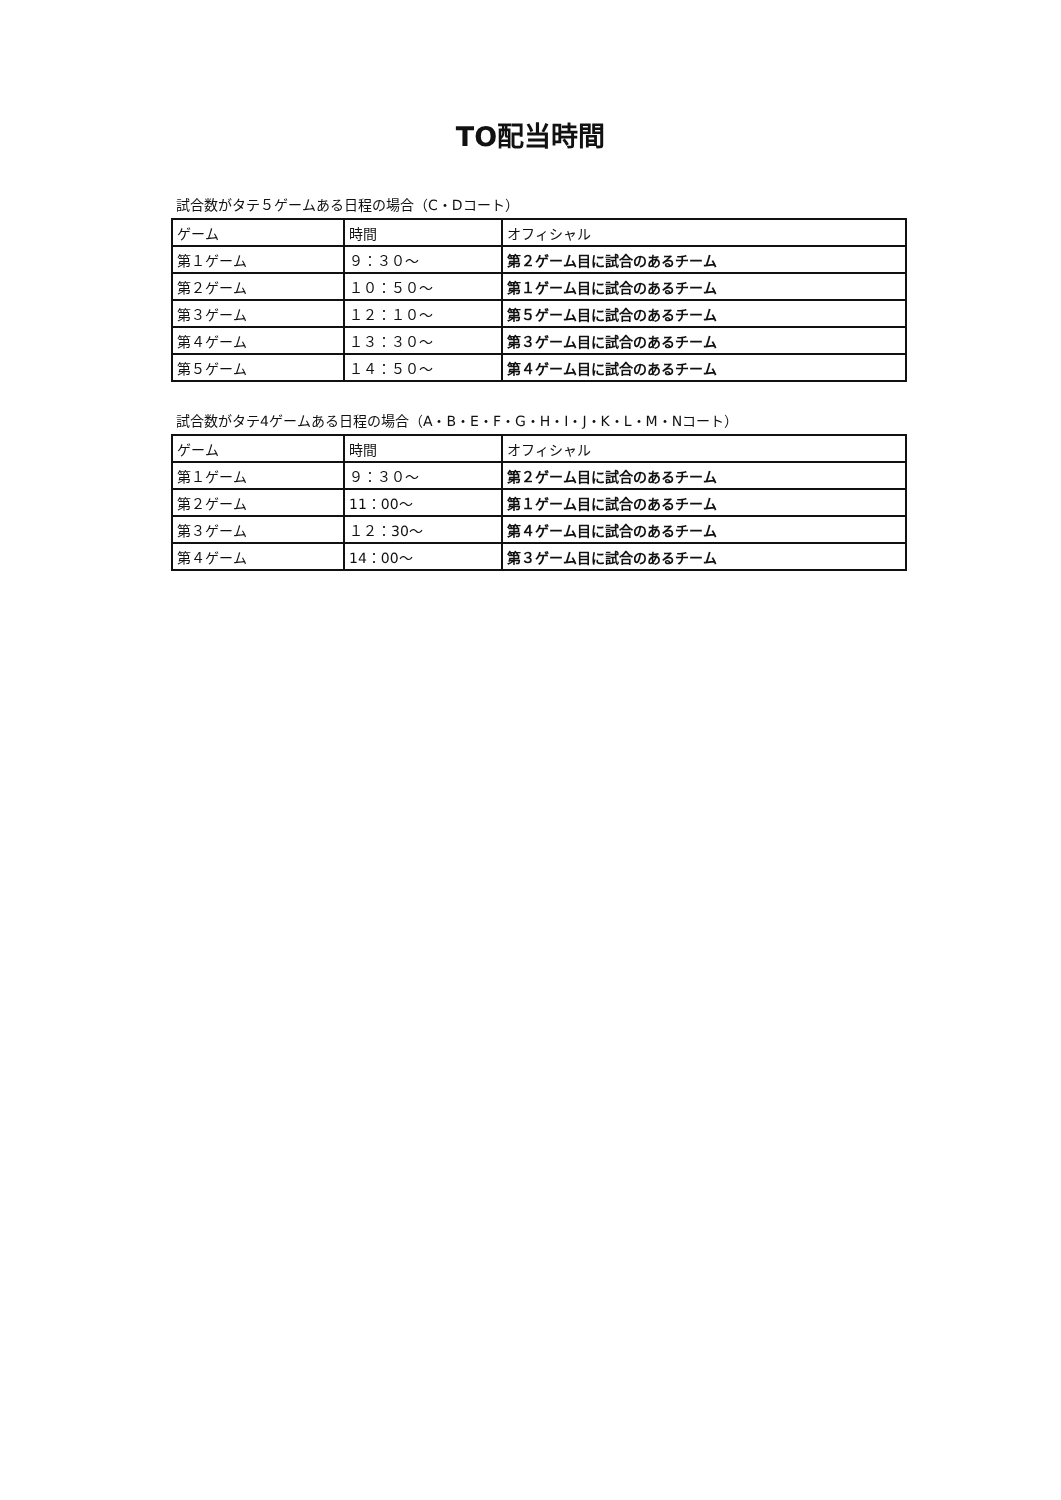TO配当時間
試合数がタテ５ゲームある日程の場合（C・Dコート）
| ゲーム | 時間 | オフィシャル |
| --- | --- | --- |
| 第１ゲーム | ９：３０～ | 第２ゲーム目に試合のあるチーム |
| 第２ゲーム | １０：５０～ | 第１ゲーム目に試合のあるチーム |
| 第３ゲーム | １２：１０～ | 第５ゲーム目に試合のあるチーム |
| 第４ゲーム | １３：３０～ | 第３ゲーム目に試合のあるチーム |
| 第５ゲーム | １４：５０～ | 第４ゲーム目に試合のあるチーム |
試合数がタテ4ゲームある日程の場合（A・B・E・F・G・H・I・J・K・L・M・Nコート）
| ゲーム | 時間 | オフィシャル |
| --- | --- | --- |
| 第１ゲーム | ９：３０～ | 第２ゲーム目に試合のあるチーム |
| 第２ゲーム | 11：00～ | 第１ゲーム目に試合のあるチーム |
| 第３ゲーム | １２：30～ | 第４ゲーム目に試合のあるチーム |
| 第４ゲーム | 14：00～ | 第３ゲーム目に試合のあるチーム |